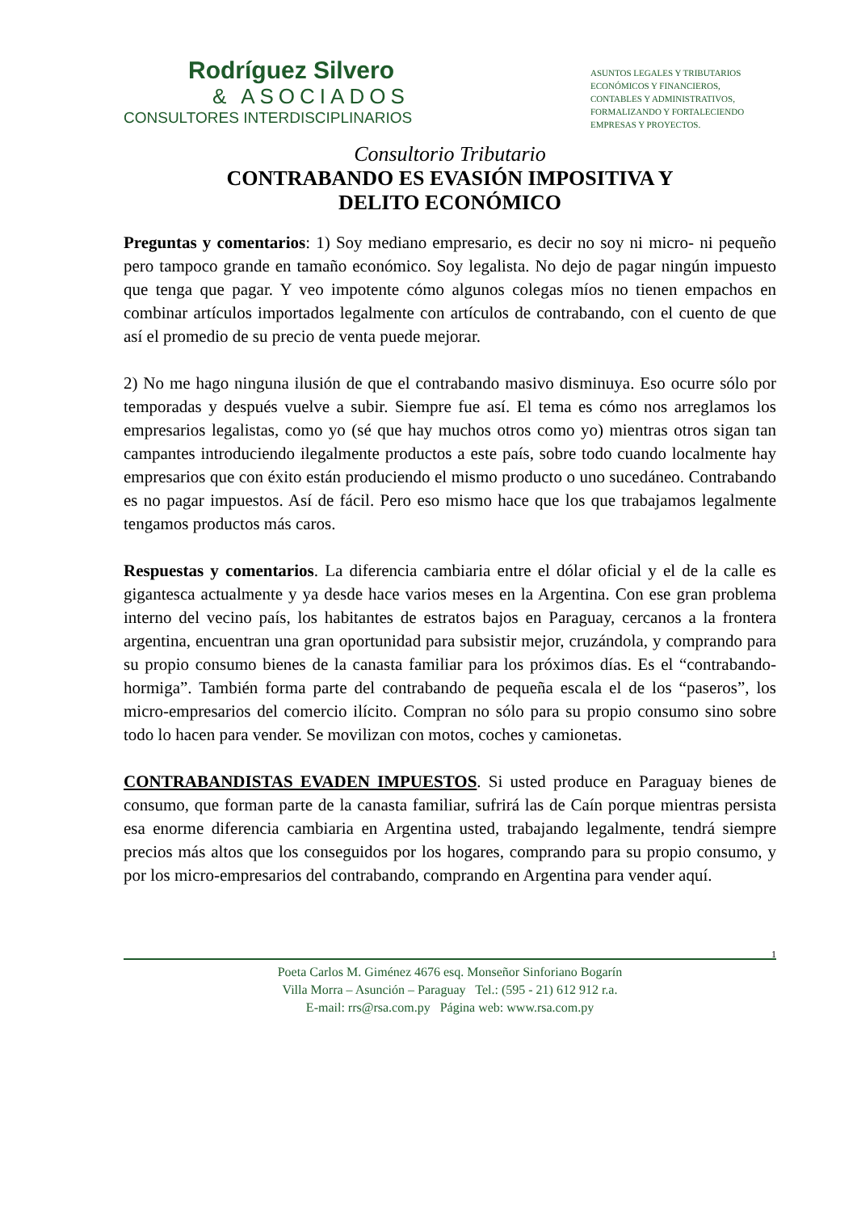Rodríguez Silvero
& ASOCIADOS
CONSULTORES INTERDISCIPLINARIOS
ASUNTOS LEGALES Y TRIBUTARIOS
ECONÓMICOS Y FINANCIEROS,
CONTABLES Y ADMINISTRATIVOS,
FORMALIZANDO Y FORTALECIENDO
EMPRESAS Y PROYECTOS.
Consultorio Tributario
CONTRABANDO ES EVASIÓN IMPOSITIVA Y
DELITO ECONÓMICO
Preguntas y comentarios: 1) Soy mediano empresario, es decir no soy ni micro- ni pequeño pero tampoco grande en tamaño económico. Soy legalista. No dejo de pagar ningún impuesto que tenga que pagar. Y veo impotente cómo algunos colegas míos no tienen empachos en combinar artículos importados legalmente con artículos de contrabando, con el cuento de que así el promedio de su precio de venta puede mejorar.
2) No me hago ninguna ilusión de que el contrabando masivo disminuya. Eso ocurre sólo por temporadas y después vuelve a subir. Siempre fue así. El tema es cómo nos arreglamos los empresarios legalistas, como yo (sé que hay muchos otros como yo) mientras otros sigan tan campantes introduciendo ilegalmente productos a este país, sobre todo cuando localmente hay empresarios que con éxito están produciendo el mismo producto o uno sucedáneo. Contrabando es no pagar impuestos. Así de fácil. Pero eso mismo hace que los que trabajamos legalmente tengamos productos más caros.
Respuestas y comentarios. La diferencia cambiaria entre el dólar oficial y el de la calle es gigantesca actualmente y ya desde hace varios meses en la Argentina. Con ese gran problema interno del vecino país, los habitantes de estratos bajos en Paraguay, cercanos a la frontera argentina, encuentran una gran oportunidad para subsistir mejor, cruzándola, y comprando para su propio consumo bienes de la canasta familiar para los próximos días. Es el “contrabando-hormiga”. También forma parte del contrabando de pequeña escala el de los “paseros”, los micro-empresarios del comercio ilícito. Compran no sólo para su propio consumo sino sobre todo lo hacen para vender. Se movilizan con motos, coches y camionetas.
CONTRABANDISTAS EVADEN IMPUESTOS. Si usted produce en Paraguay bienes de consumo, que forman parte de la canasta familiar, sufrirá las de Caín porque mientras persista esa enorme diferencia cambiaria en Argentina usted, trabajando legalmente, tendrá siempre precios más altos que los conseguidos por los hogares, comprando para su propio consumo, y por los micro-empresarios del contrabando, comprando en Argentina para vender aquí.
1
Poeta Carlos M. Giménez 4676 esq. Monseñor Sinforiano Bogarín
Villa Morra – Asunción – Paraguay Tel.: (595 - 21) 612 912 r.a.
E-mail: rrs@rsa.com.py Página web: www.rsa.com.py